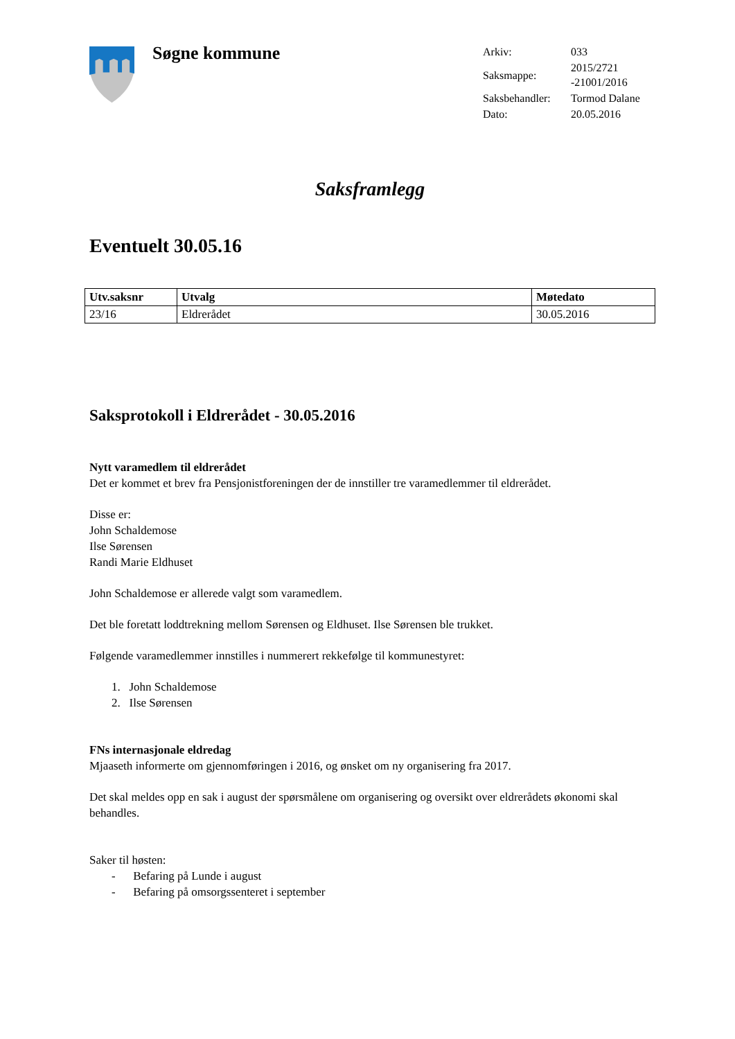Søgne kommune
| Arkiv: | 033 |
| Saksmappe: | 2015/2721 -21001/2016 |
| Saksbehandler: | Tormod Dalane |
| Dato: | 20.05.2016 |
Saksframlegg
Eventuelt 30.05.16
| Utv.saksnr | Utvalg | Møtedato |
| --- | --- | --- |
| 23/16 | Eldrerådet | 30.05.2016 |
Saksprotokoll i Eldrerådet - 30.05.2016
Nytt varamedlem til eldrerådet
Det er kommet et brev fra Pensjonistforeningen der de innstiller tre varamedlemmer til eldrerådet.
Disse er:
John Schaldemose
Ilse Sørensen
Randi Marie Eldhuset
John Schaldemose er allerede valgt som varamedlem.
Det ble foretatt loddtrekning mellom Sørensen og Eldhuset. Ilse Sørensen ble trukket.
Følgende varamedlemmer innstilles i nummerert rekkefølge til kommunestyret:
1. John Schaldemose
2. Ilse Sørensen
FNs internasjonale eldredag
Mjaaseth informerte om gjennomføringen i 2016, og ønsket om ny organisering fra 2017.
Det skal meldes opp en sak i august der spørsmålene om organisering og oversikt over eldrerådets økonomi skal behandles.
Saker til høsten:
- Befaring på Lunde i august
- Befaring på omsorgssenteret i september